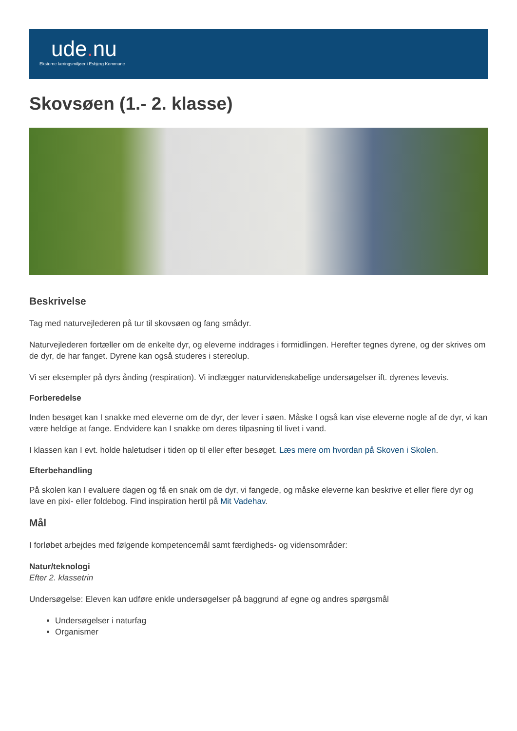ude. nu
Eksterne læringsmiljøer i Esbjerg Kommune
Skovsøen (1.- 2. klasse)
Beskrivelse
Tag med naturvejlederen på tur til skovsøen og fang smådyr.
Naturvejlederen fortæller om de enkelte dyr, og eleverne inddrages i formidlingen. Herefter tegnes dyrene, og der skrives om de dyr, de har fanget. Dyrene kan også studeres i stereolup.
Vi ser eksempler på dyrs ånding (respiration). Vi indlægger naturvidenskabelige undersøgelser ift. dyrenes levevis.
Forberedelse
Inden besøget kan I snakke med eleverne om de dyr, der lever i søen. Måske I også kan vise eleverne nogle af de dyr, vi kan være heldige at fange. Endvidere kan I snakke om deres tilpasning til livet i vand.
I klassen kan I evt. holde haletudser i tiden op til eller efter besøget. Læs mere om hvordan på Skoven i Skolen.
Efterbehandling
På skolen kan I evaluere dagen og få en snak om de dyr, vi fangede, og måske eleverne kan beskrive et eller flere dyr og lave en pixi- eller foldebog. Find inspiration hertil på Mit Vadehav.
Mål
I forløbet arbejdes med følgende kompetencemål samt færdigheds- og vidensområder:
Natur/teknologi
Efter 2. klassetrin
Undersøgelse: Eleven kan udføre enkle undersøgelser på baggrund af egne og andres spørgsmål
Undersøgelser i naturfag
Organismer